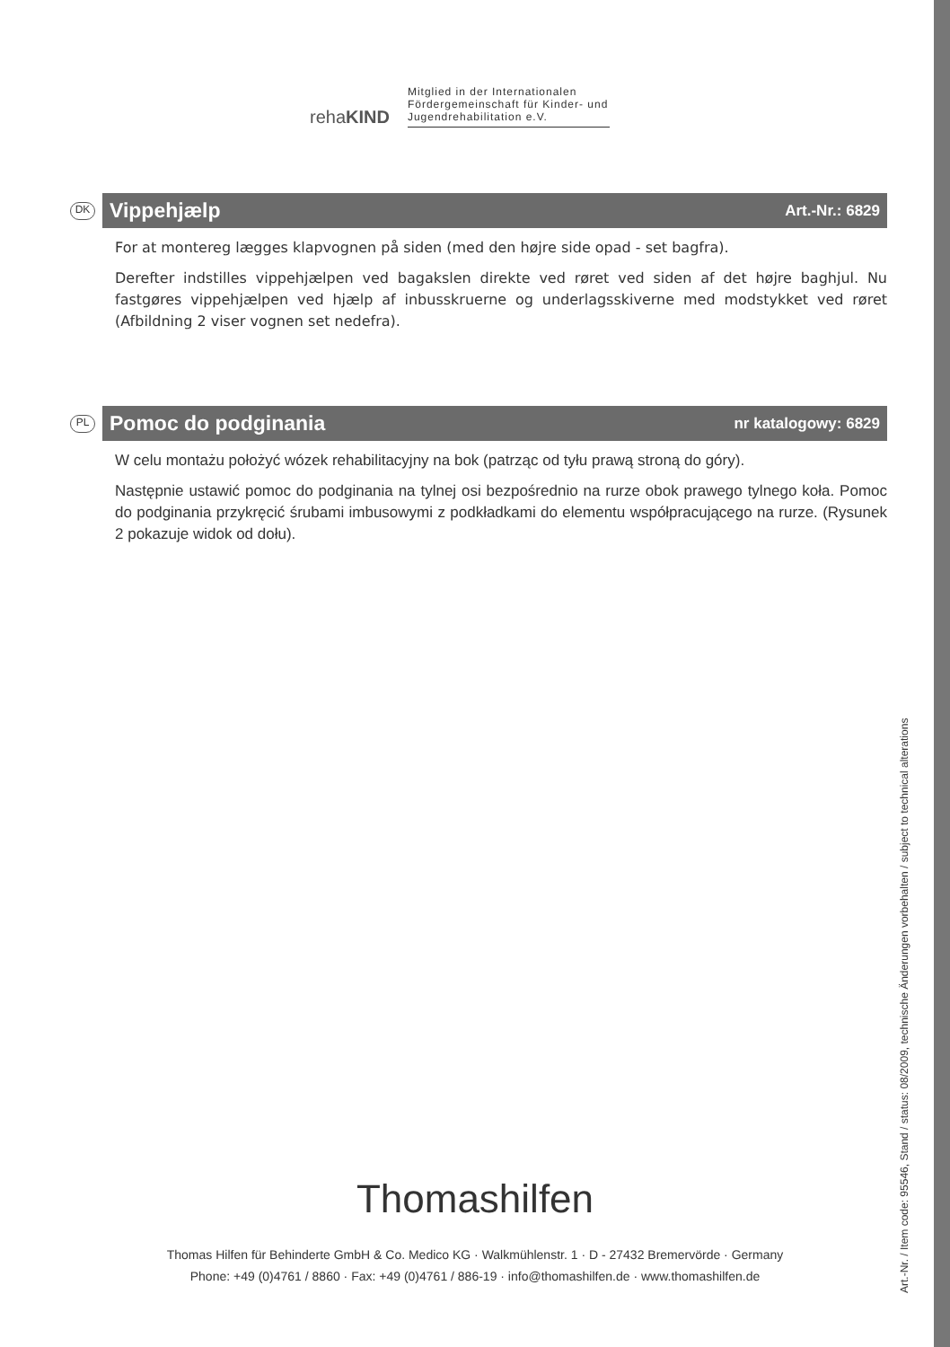rehaKIND
Mitglied in der Internationalen Fördergemeinschaft für Kinder- und Jugendrehabilitation e.V.
DK
Vippehjælp Art.-Nr.: 6829
For at montereg lægges klapvognen på siden (med den højre side opad - set bagfra).
Derefter indstilles vippehjælpen ved bagakslen direkte ved røret ved siden af det højre baghjul. Nu fastgøres vippehjælpen ved hjælp af inbusskruerne og underlagsskiverne med modstykket ved røret (Afbildning 2 viser vognen set nedefra).
PL
Pomoc do podginania nr katalogowy: 6829
W celu montażu położyć wózek rehabilitacyjny na bok (patrząc od tyłu prawą stroną do góry).
Następnie ustawić pomoc do podginania na tylnej osi bezpośrednio na rurze obok prawego tylnego koła. Pomoc do podginania przykręcić śrubami imbusowymi z podkładkami do elementu współpracującego na rurze. (Rysunek 2 pokazuje widok od dołu).
Thomashilfen
Thomas Hilfen für Behinderte GmbH & Co. Medico KG · Walkmühlenstr. 1 · D - 27432 Bremervörde · Germany
Phone: +49 (0)4761 / 8860 · Fax: +49 (0)4761 / 886-19 · info@thomashilfen.de · www.thomashilfen.de
Art.-Nr. / Item code: 95546, Stand / status: 08/2009, technische Änderungen vorbehalten / subject to technical alterations